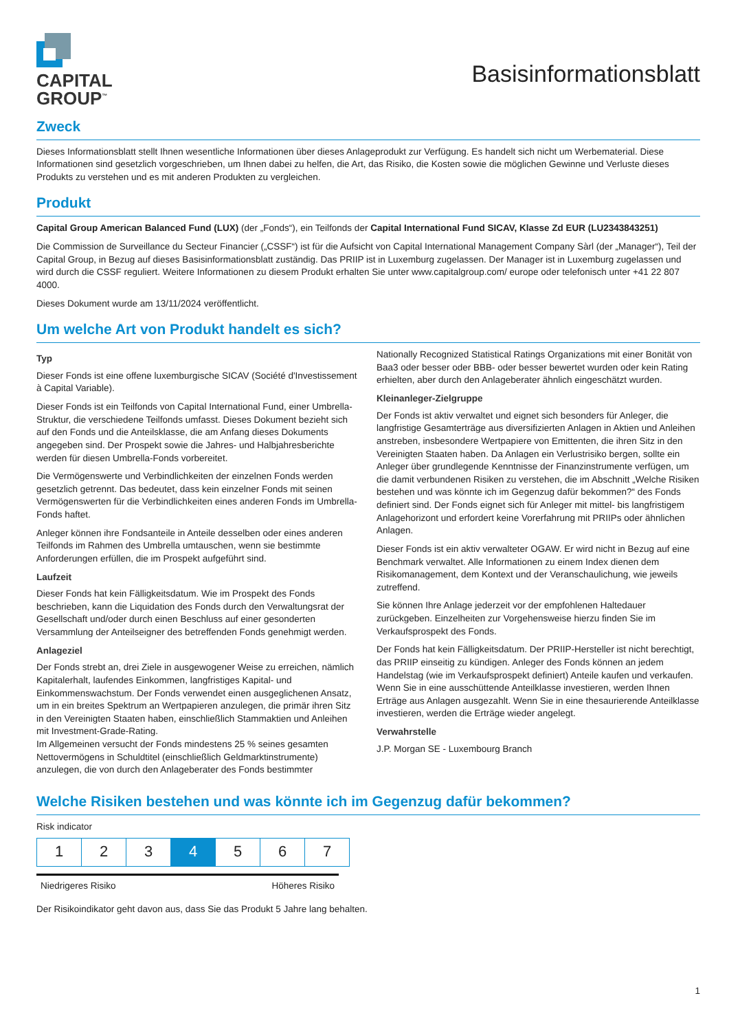CAPITAL
GROUP<sup>™</sup>
Basisinformationsblatt
Zweck
Dieses Informationsblatt stellt Ihnen wesentliche Informationen über dieses Anlageprodukt zur Verfügung. Es handelt sich nicht um Werbematerial. Diese Informationen sind gesetzlich vorgeschrieben, um Ihnen dabei zu helfen, die Art, das Risiko, die Kosten sowie die möglichen Gewinne und Verluste dieses Produkts zu verstehen und es mit anderen Produkten zu vergleichen.
Produkt
Capital Group American Balanced Fund (LUX) (der „Fonds“), ein Teilfonds der Capital International Fund SICAV, Klasse Zd EUR (LU2343843251)
Die Commission de Surveillance du Secteur Financier („CSSF“) ist für die Aufsicht von Capital International Management Company Sàrl (der „Manager“), Teil der Capital Group, in Bezug auf dieses Basisinformationsblatt zuständig. Das PRIIP ist in Luxemburg zugelassen. Der Manager ist in Luxemburg zugelassen und wird durch die CSSF reguliert. Weitere Informationen zu diesem Produkt erhalten Sie unter www.capitalgroup.com/ europe oder telefonisch unter +41 22 807 4000.
Dieses Dokument wurde am 13/11/2024 veröffentlicht.
Um welche Art von Produkt handelt es sich?
Typ
Dieser Fonds ist eine offene luxemburgische SICAV (Société d'Investissement à Capital Variable).
Dieser Fonds ist ein Teilfonds von Capital International Fund, einer Umbrella-Struktur, die verschiedene Teilfonds umfasst. Dieses Dokument bezieht sich auf den Fonds und die Anteilsklasse, die am Anfang dieses Dokuments angegeben sind. Der Prospekt sowie die Jahres- und Halbjahresberichte werden für diesen Umbrella-Fonds vorbereitet.
Die Vermögenswerte und Verbindlichkeiten der einzelnen Fonds werden gesetzlich getrennt. Das bedeutet, dass kein einzelner Fonds mit seinen Vermögenswerten für die Verbindlichkeiten eines anderen Fonds im Umbrella-Fonds haftet.
Anleger können ihre Fondsanteile in Anteile desselben oder eines anderen Teilfonds im Rahmen des Umbrella umtauschen, wenn sie bestimmte Anforderungen erfüllen, die im Prospekt aufgeführt sind.
Laufzeit
Dieser Fonds hat kein Fälligkeitsdatum. Wie im Prospekt des Fonds beschrieben, kann die Liquidation des Fonds durch den Verwaltungsrat der Gesellschaft und/oder durch einen Beschluss auf einer gesonderten Versammlung der Anteilseigner des betreffenden Fonds genehmigt werden.
Anlageziel
Der Fonds strebt an, drei Ziele in ausgewogener Weise zu erreichen, nämlich Kapitalerhalt, laufendes Einkommen, langfristiges Kapital- und Einkommenswachstum. Der Fonds verwendet einen ausgeglichenen Ansatz, um in ein breites Spektrum an Wertpapieren anzulegen, die primär ihren Sitz in den Vereinigten Staaten haben, einschließlich Stammaktien und Anleihen mit Investment-Grade-Rating.
Im Allgemeinen versucht der Fonds mindestens 25 % seines gesamten Nettovermögens in Schuldtitel (einschließlich Geldmarktinstrumente) anzulegen, die von durch den Anlageberater des Fonds bestimmter
Nationally Recognized Statistical Ratings Organizations mit einer Bonität von Baa3 oder besser oder BBB- oder besser bewertet wurden oder kein Rating erhielten, aber durch den Anlageberater ähnlich eingeschätzt wurden.
Kleinanleger-Zielgruppe
Der Fonds ist aktiv verwaltet und eignet sich besonders für Anleger, die langfristige Gesamterträge aus diversifizierten Anlagen in Aktien und Anleihen anstreben, insbesondere Wertpapiere von Emittenten, die ihren Sitz in den Vereinigten Staaten haben. Da Anlagen ein Verlustrisiko bergen, sollte ein Anleger über grundlegende Kenntnisse der Finanzinstrumente verfügen, um die damit verbundenen Risiken zu verstehen, die im Abschnitt „Welche Risiken bestehen und was könnte ich im Gegenzug dafür bekommen?“ des Fonds definiert sind. Der Fonds eignet sich für Anleger mit mittel- bis langfristigem Anlagehorizont und erfordert keine Vorerfahrung mit PRIIPs oder ähnlichen Anlagen.
Dieser Fonds ist ein aktiv verwalteter OGAW. Er wird nicht in Bezug auf eine Benchmark verwaltet. Alle Informationen zu einem Index dienen dem Risikomanagement, dem Kontext und der Veranschaulichung, wie jeweils zutreffend.
Sie können Ihre Anlage jederzeit vor der empfohlenen Haltedauer zurückgeben. Einzelheiten zur Vorgehensweise hierzu finden Sie im Verkaufsprospekt des Fonds.
Der Fonds hat kein Fälligkeitsdatum. Der PRIIP-Hersteller ist nicht berechtigt, das PRIIP einseitig zu kündigen. Anleger des Fonds können an jedem Handelstag (wie im Verkaufsprospekt definiert) Anteile kaufen und verkaufen. Wenn Sie in eine ausschüttende Anteilklasse investieren, werden Ihnen Erträge aus Anlagen ausgezahlt. Wenn Sie in eine thesaurierende Anteilklasse investieren, werden die Erträge wieder angelegt.
Verwahrstelle
J.P. Morgan SE - Luxembourg Branch
Welche Risiken bestehen und was könnte ich im Gegenzug dafür bekommen?
Risk indicator
| 1 | 2 | 3 | 4 | 5 | 6 | 7 |
Niedrigeres Risiko Höheres Risiko
Der Risikoindikator geht davon aus, dass Sie das Produkt 5 Jahre lang behalten.
1